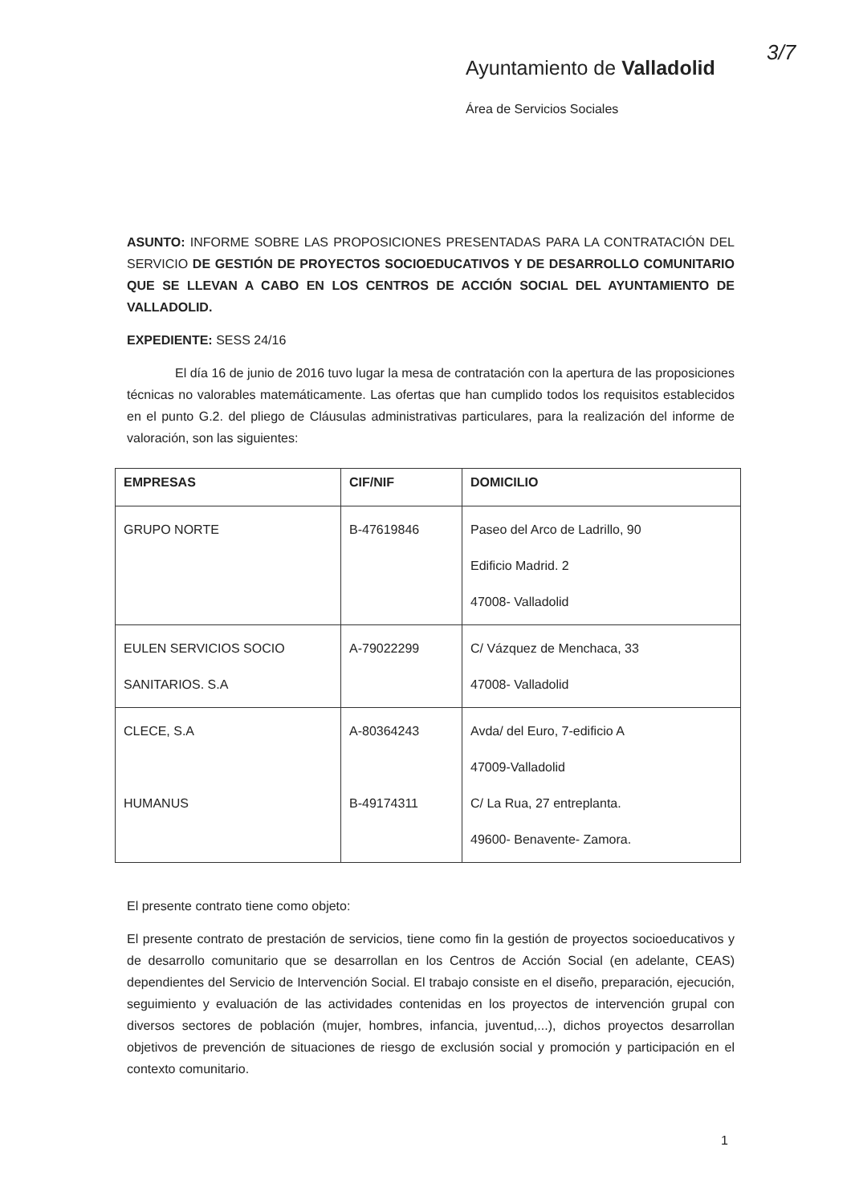3/7
Ayuntamiento de Valladolid
Área de Servicios Sociales
ASUNTO: INFORME SOBRE LAS PROPOSICIONES PRESENTADAS PARA LA CONTRATACIÓN DEL SERVICIO DE GESTIÓN DE PROYECTOS SOCIOEDUCATIVOS Y DE DESARROLLO COMUNITARIO QUE SE LLEVAN A CABO EN LOS CENTROS DE ACCIÓN SOCIAL DEL AYUNTAMIENTO DE VALLADOLID.
EXPEDIENTE: SESS 24/16
El día 16 de junio de 2016 tuvo lugar la mesa de contratación con la apertura de las proposiciones técnicas no valorables matemáticamente. Las ofertas que han cumplido todos los requisitos establecidos en el punto G.2. del pliego de Cláusulas administrativas particulares, para la realización del informe de valoración, son las siguientes:
| EMPRESAS | CIF/NIF | DOMICILIO |
| --- | --- | --- |
| GRUPO NORTE | B-47619846 | Paseo del Arco de Ladrillo, 90 Edificio Madrid. 2 47008- Valladolid |
| EULEN SERVICIOS SOCIO SANITARIOS. S.A | A-79022299 | C/ Vázquez de Menchaca, 33 47008- Valladolid |
| CLECE, S.A HUMANUS | A-80364243 B-49174311 | Avda/ del Euro, 7-edificio A 47009-Valladolid C/ La Rua, 27 entreplanta. 49600- Benavente- Zamora. |
El presente contrato tiene como objeto:
El presente contrato de prestación de servicios, tiene como fin la gestión de proyectos socioeducativos y de desarrollo comunitario que se desarrollan en los Centros de Acción Social (en adelante, CEAS) dependientes del Servicio de Intervención Social. El trabajo consiste en el diseño, preparación, ejecución, seguimiento y evaluación de las actividades contenidas en los proyectos de intervención grupal con diversos sectores de población (mujer, hombres, infancia, juventud,...), dichos proyectos desarrollan objetivos de prevención de situaciones de riesgo de exclusión social y promoción y participación en el contexto comunitario.
1